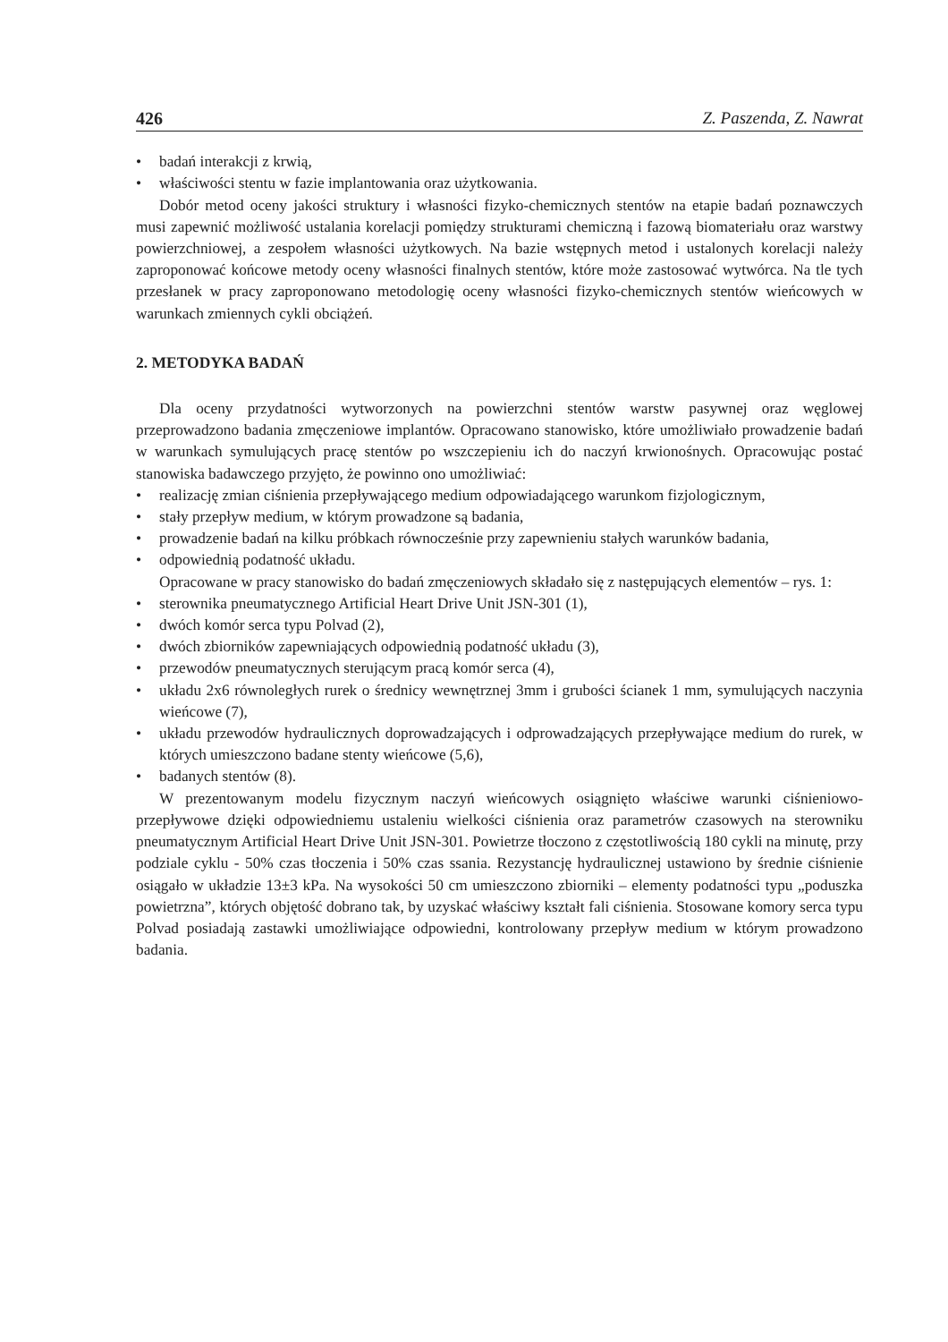426 Z. Paszenda, Z. Nawrat
• badań interakcji z krwią,
• właściwości stentu w fazie implantowania oraz użytkowania.
Dobór metod oceny jakości struktury i własności fizyko-chemicznych stentów na etapie badań poznawczych musi zapewnić możliwość ustalania korelacji pomiędzy strukturami chemiczną i fazową biomateriału oraz warstwy powierzchniowej, a zespołem własności użytkowych. Na bazie wstępnych metod i ustalonych korelacji należy zaproponować końcowe metody oceny własności finalnych stentów, które może zastosować wytwórca. Na tle tych przesłanek w pracy zaproponowano metodologię oceny własności fizyko-chemicznych stentów wieńcowych w warunkach zmiennych cykli obciążeń.
2. METODYKA BADAŃ
Dla oceny przydatności wytworzonych na powierzchni stentów warstw pasywnej oraz węglowej przeprowadzono badania zmęczeniowe implantów. Opracowano stanowisko, które umożliwiało prowadzenie badań w warunkach symulujących pracę stentów po wszczepieniu ich do naczyń krwionośnych. Opracowując postać stanowiska badawczego przyjęto, że powinno ono umożliwiać:
• realizację zmian ciśnienia przepływającego medium odpowiadającego warunkom fizjologicznym,
• stały przepływ medium, w którym prowadzone są badania,
• prowadzenie badań na kilku próbkach równocześnie przy zapewnieniu stałych warunków badania,
• odpowiednią podatność układu.
Opracowane w pracy stanowisko do badań zmęczeniowych składało się z następujących elementów – rys. 1:
• sterownika pneumatycznego Artificial Heart Drive Unit JSN-301 (1),
• dwóch komór serca typu Polvad (2),
• dwóch zbiorników zapewniających odpowiednią podatność układu (3),
• przewodów pneumatycznych sterującym pracą komór serca (4),
• układu 2x6 równoległych rurek o średnicy wewnętrznej 3mm i grubości ścianek 1 mm, symulujących naczynia wieńcowe (7),
• układu przewodów hydraulicznych doprowadzających i odprowadzających przepływające medium do rurek, w których umieszczono badane stenty wieńcowe (5,6),
• badanych stentów (8).
W prezentowanym modelu fizycznym naczyń wieńcowych osiągnięto właściwe warunki ciśnieniowo-przepływowe dzięki odpowiedniemu ustaleniu wielkości ciśnienia oraz parametrów czasowych na sterowniku pneumatycznym Artificial Heart Drive Unit JSN-301. Powietrze tłoczono z częstotliwością 180 cykli na minutę, przy podziale cyklu - 50% czas tłoczenia i 50% czas ssania. Rezystancję hydraulicznej ustawiono by średnie ciśnienie osiągało w układzie 13±3 kPa. Na wysokości 50 cm umieszczono zbiorniki – elementy podatności typu „poduszka powietrzna”, których objętość dobrano tak, by uzyskać właściwy kształt fali ciśnienia. Stosowane komory serca typu Polvad posiadają zastawki umożliwiające odpowiedni, kontrolowany przepływ medium w którym prowadzono badania.